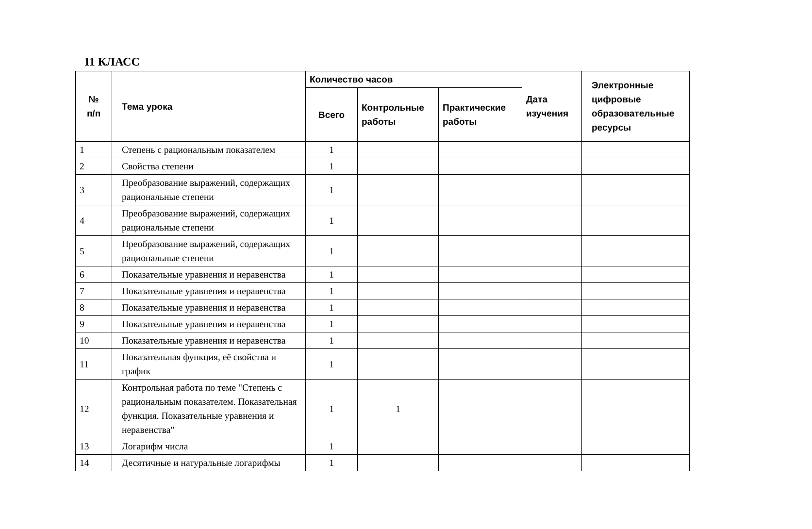11 КЛАСС
| № п/п | Тема урока | Количество часов | | | Дата изучения | Электронные цифровые образовательные ресурсы |
| --- | --- | --- | --- | --- | --- | --- |
| | | Всего | Контрольные работы | Практические работы | | |
| 1 | Степень с рациональным показателем | 1 | | | | |
| 2 | Свойства степени | 1 | | | | |
| 3 | Преобразование выражений, содержащих рациональные степени | 1 | | | | |
| 4 | Преобразование выражений, содержащих рациональные степени | 1 | | | | |
| 5 | Преобразование выражений, содержащих рациональные степени | 1 | | | | |
| 6 | Показательные уравнения и неравенства | 1 | | | | |
| 7 | Показательные уравнения и неравенства | 1 | | | | |
| 8 | Показательные уравнения и неравенства | 1 | | | | |
| 9 | Показательные уравнения и неравенства | 1 | | | | |
| 10 | Показательные уравнения и неравенства | 1 | | | | |
| 11 | Показательная функция, её свойства и график | 1 | | | | |
| 12 | Контрольная работа по теме "Степень с рациональным показателем. Показательная функция. Показательные уравнения и неравенства" | 1 | 1 | | | |
| 13 | Логарифм числа | 1 | | | | |
| 14 | Десятичные и натуральные логарифмы | 1 | | | | |